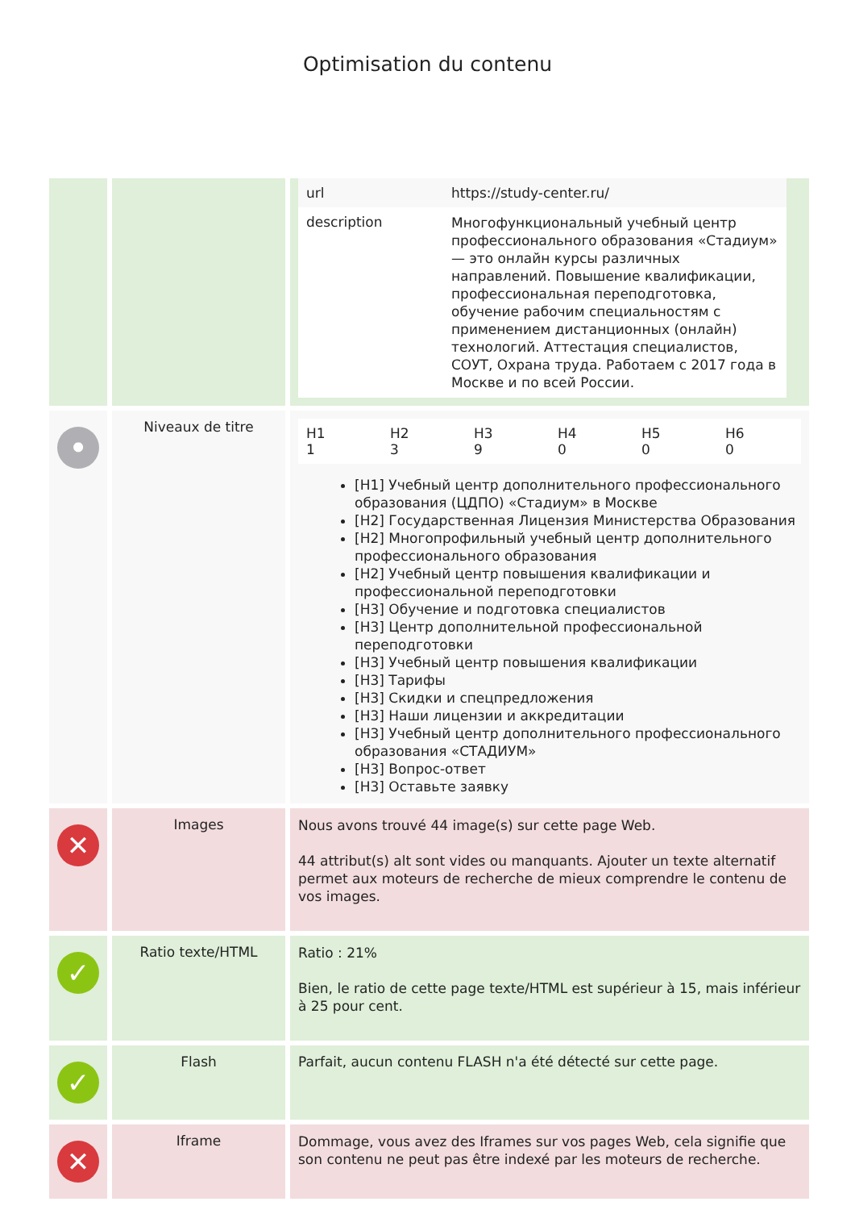Optimisation du contenu
| | | / url / https://study-center.ru/ / / description / Многофункциональный учебный центр профессионального образования «Стадиум» — это онлайн курсы различных направлений. Повышение квалификации, профессиональная переподготовка, обучение рабочим специальностям с применением дистанционных (онлайн) технологий. Аттестация специалистов, СОУТ, Охрана труда. Работаем с 2017 года в Москве и по всей России. / |
| • | Niveaux de titre | / H1 1 / H2 3 / H3 9 / H4 0 / H5 0 / H6 0 / [H1] Учебный центр дополнительного профессионального образования (ЦДПО) «Стадиум» в Москве [H2] Государственная Лицензия Министерства Образования [H2] Многопрофильный учебный центр дополнительного профессионального образования [H2] Учебный центр повышения квалификации и профессиональной переподготовки [H3] Обучение и подготовка специалистов [H3] Центр дополнительной профессиональной переподготовки [H3] Учебный центр повышения квалификации [H3] Тарифы [H3] Скидки и спецпредложения [H3] Наши лицензии и аккредитации [H3] Учебный центр дополнительного профессионального образования «СТАДИУМ» [H3] Вопрос-ответ [H3] Оставьте заявку |
| ✕ | Images | Nous avons trouvé 44 image(s) sur cette page Web. 44 attribut(s) alt sont vides ou manquants. Ajouter un texte alternatif permet aux moteurs de recherche de mieux comprendre le contenu de vos images. |
| ✓ | Ratio texte/HTML | Ratio : 21% Bien, le ratio de cette page texte/HTML est supérieur à 15, mais inférieur à 25 pour cent. |
| ✓ | Flash | Parfait, aucun contenu FLASH n'a été détecté sur cette page. |
| ✕ | Iframe | Dommage, vous avez des Iframes sur vos pages Web, cela signifie que son contenu ne peut pas être indexé par les moteurs de recherche. |